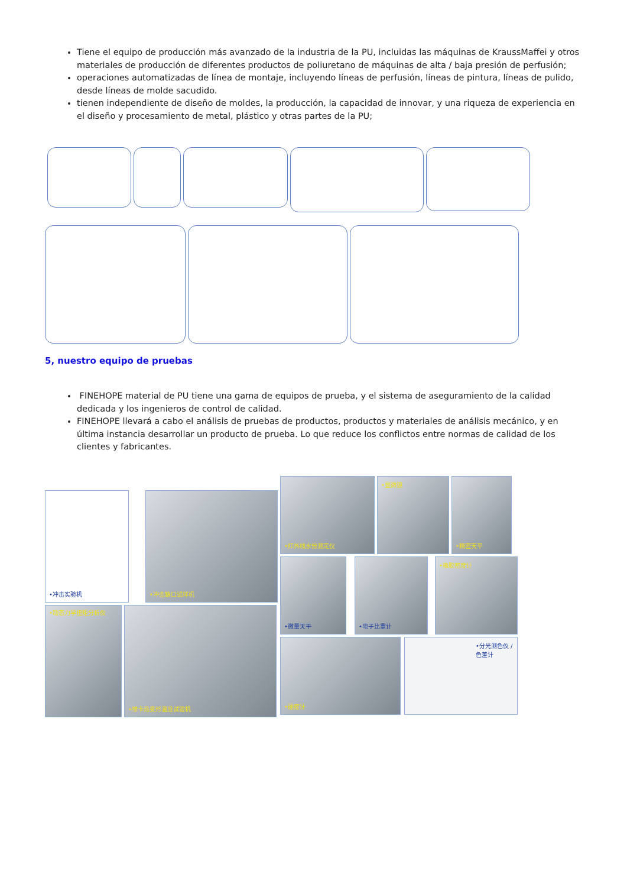Tiene el equipo de producción más avanzado de la industria de la PU, incluidas las máquinas de KraussMaffei y otros materiales de producción de diferentes productos de poliuretano de máquinas de alta / baja presión de perfusión;
operaciones automatizadas de línea de montaje, incluyendo líneas de perfusión, líneas de pintura, líneas de pulido, desde líneas de molde sacudido.
tienen independiente de diseño de moldes, la producción, la capacidad de innovar, y una riqueza de experiencia en el diseño y procesamiento de metal, plástico y otras partes de la PU;
5, nuestro equipo de pruebas
FINEHOPE material de PU tiene una gama de equipos de prueba, y el sistema de aseguramiento de la calidad dedicada y los ingenieros de control de calidad.
FINEHOPE llevará a cabo el análisis de pruebas de productos, productos y materiales de análisis mecánico, y en última instancia desarrollar un producto de prueba. Lo que reduce los conflictos entre normas de calidad de los clientes y fabricantes.
•冲击实验机
•冲击缺口试样机
•动态力学扭矩分析仪
•维卡热变形温度试验机
•红外线水份测定仪
•显微镜
•精密天平
•微量天平
•电子比重计
•橡胶密度计
•硬度计
•分光测色仪 /色差计